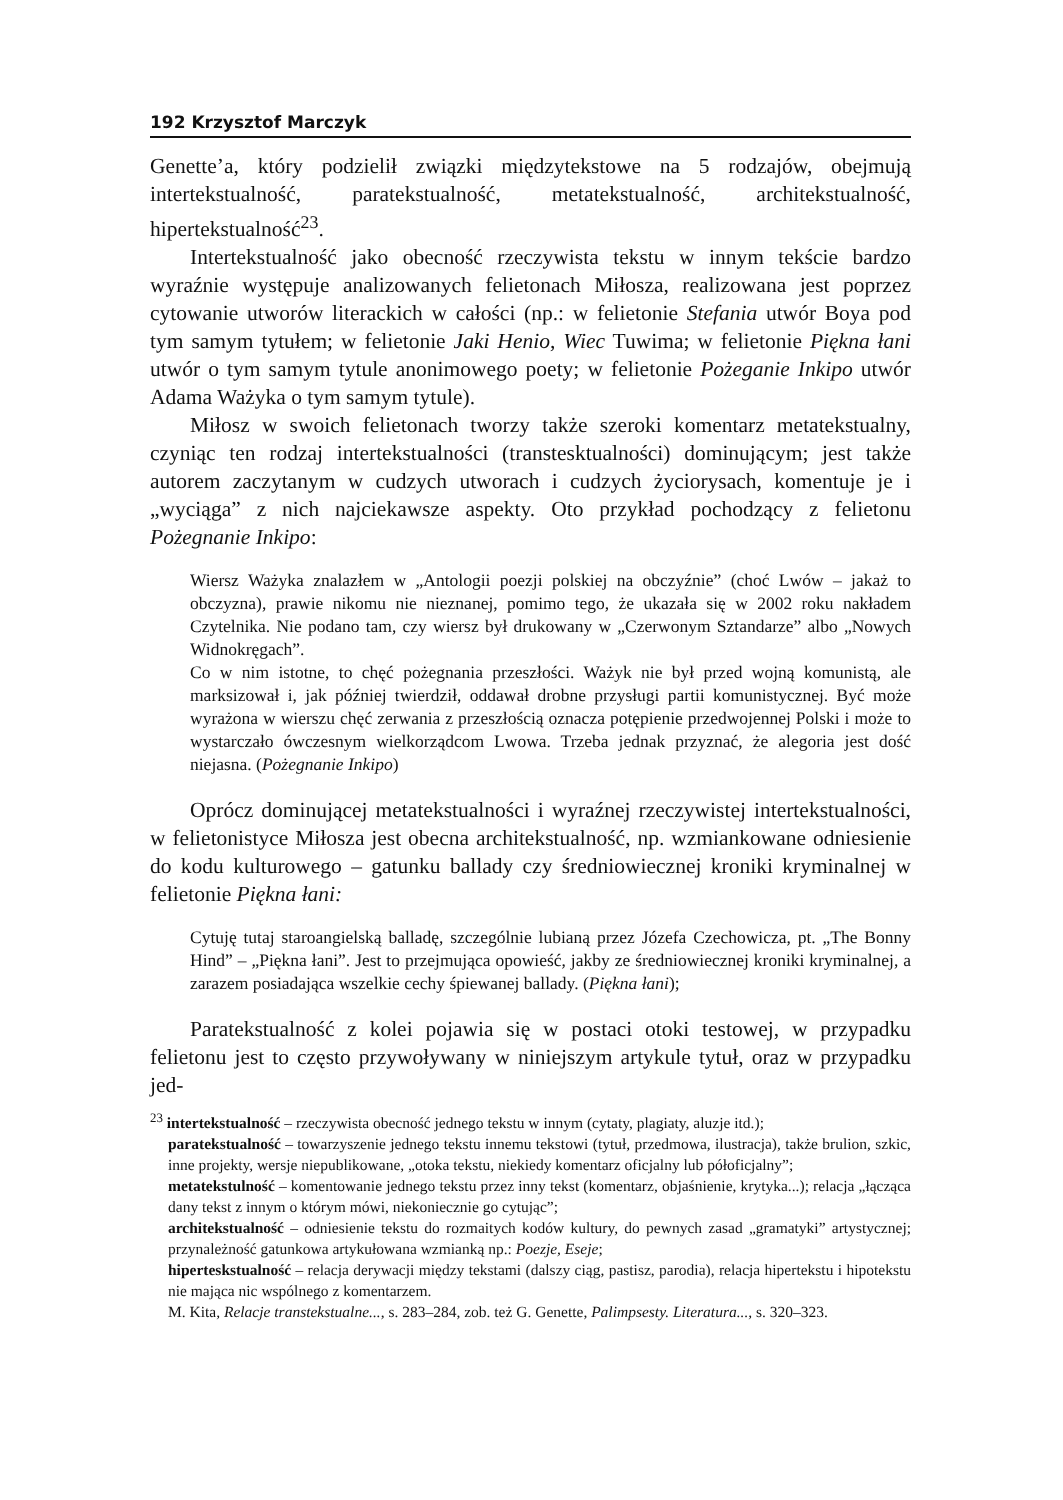192 Krzysztof Marczyk
Genette’a, który podzielił związki międzytekstowe na 5 rodzajów, obejmują intertekstualność, paratekstualność, metatekstualność, architekstualność, hipertekstualność<sup>23</sup>.
Intertekstualność jako obecność rzeczywista tekstu w innym tekście bardzo wyraźnie występuje analizowanych felietonach Miłosza, realizowana jest poprzez cytowanie utworów literackich w całości (np.: w felietonie Stefania utwór Boya pod tym samym tytułem; w felietonie Jaki Henio, Wiec Tuwima; w felietonie Piękna łani utwór o tym samym tytule anonimowego poety; w felietonie Pożeganie Inkipo utwór Adama Ważyka o tym samym tytule).
Miłosz w swoich felietonach tworzy także szeroki komentarz metatekstualny, czyniąc ten rodzaj intertekstualności (transtesktualności) dominującym; jest także autorem zaczytanym w cudzych utworach i cudzych życiorysach, komentuje je i „wyciąga” z nich najciekawsze aspekty. Oto przykład pochodzący z felietonu Pożegnanie Inkipo:
Wiersz Ważyka znalazłem w „Antologii poezji polskiej na obczyźnie” (choć Lwów – jakaż to obczyzna), prawie nikomu nie nieznanej, pomimo tego, że ukazała się w 2002 roku nakładem Czytelnika. Nie podano tam, czy wiersz był drukowany w „Czerwonym Sztandarze” albo „Nowych Widnokręgach”.
Co w nim istotne, to chęć pożegnania przeszłości. Ważyk nie był przed wojną komunistą, ale marksizował i, jak później twierdził, oddawał drobne przysługi partii komunistycznej. Być może wyrażona w wierszu chęć zerwania z przeszłością oznacza potępienie przedwojennej Polski i może to wystarczało ówczesnym wielkorządcom Lwowa. Trzeba jednak przyznać, że alegoria jest dość niejasna. (Pożegnanie Inkipo)
Oprócz dominującej metatekstualności i wyraźnej rzeczywistej intertekstualności, w felietonistyce Miłosza jest obecna architekstualność, np. wzmiankowane odniesienie do kodu kulturowego – gatunku ballady czy średniowiecznej kroniki kryminalnej w felietonie Piękna łani:
Cytuję tutaj staroangielską balladę, szczególnie lubianą przez Józefa Czechowicza, pt. „The Bonny Hind” – „Piękna łani”. Jest to przejmująca opowieść, jakby ze średniowiecznej kroniki kryminalnej, a zarazem posiadająca wszelkie cechy śpiewanej ballady. (Piękna łani);
Paratekstualność z kolei pojawia się w postaci otoki testowej, w przypadku felietonu jest to często przywoływany w niniejszym artykule tytuł, oraz w przypadku jed-
<sup>23</sup> intertekstualność – rzeczywista obecność jednego tekstu w innym (cytaty, plagiaty, aluzje itd.);
paratekstualność – towarzyszenie jednego tekstu innemu tekstowi (tytuł, przedmowa, ilustracja), także brulion, szkic, inne projekty, wersje niepublikowane, „otoka tekstu, niekiedy komentarz oficjalny lub półoficjalny”;
metatekstulność – komentowanie jednego tekstu przez inny tekst (komentarz, objaśnienie, krytyka...); relacja „łącząca dany tekst z innym o którym mówi, niekoniecznie go cytując”;
architekstualność – odniesienie tekstu do rozmaitych kodów kultury, do pewnych zasad „gramatyki” artystycznej; przynależność gatunkowa artykułowana wzmianką np.: Poezje, Eseje;
hiperteskstualność – relacja derywacji między tekstami (dalszy ciąg, pastisz, parodia), relacja hipertekstu i hipotekstu nie mająca nic wspólnego z komentarzem.
M. Kita, Relacje transtekstualne..., s. 283–284, zob. też G. Genette, Palimpsesty. Literatura..., s. 320–323.